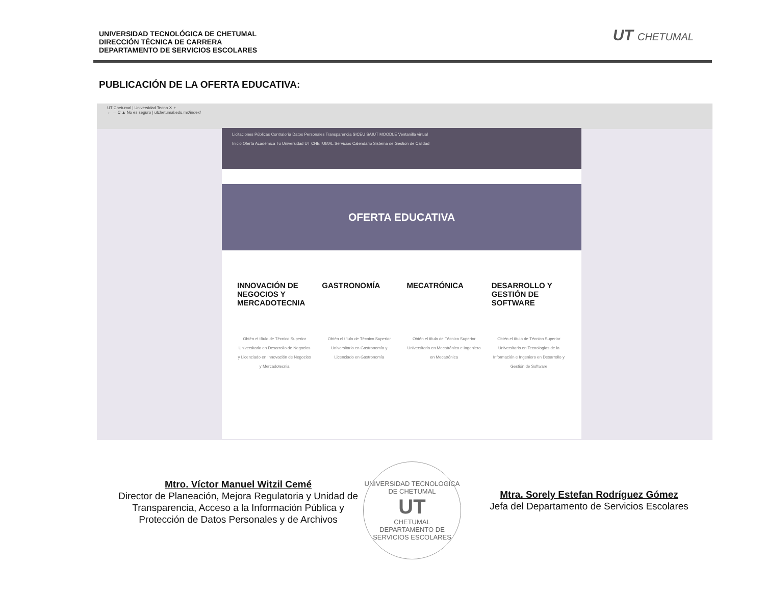UNIVERSIDAD TECNOLÓGICA DE CHETUMAL
DIRECCIÓN TÉCNICA DE CARRERA
DEPARTAMENTO DE SERVICIOS ESCOLARES
UT CHETUMAL
PUBLICACIÓN DE LA OFERTA EDUCATIVA:
UT Chetumal | Universidad Tecno ✕ +
← → C ▲ No es seguro | utchetumal.edu.mx/index/
Licitaciones Públicas Contraloría Datos Personales Transparencia SICEU SAIUT MOODLE Ventanilla virtual
Inicio Oferta Académica Tu Universidad UT CHETUMAL Servicios Calendario Sistema de Gestión de Calidad
OFERTA EDUCATIVA
INNOVACIÓN DE NEGOCIOS Y MERCADOTECNIA
Obtén el título de Técnico Superior Universitario en Desarrollo de Negocios y Licenciado en Innovación de Negocios y Mercadotecnia
GASTRONOMÍA
Obtén el título de Técnico Superior Universitario en Gastronomía y Licenciado en Gastronomía
MECATRÓNICA
Obtén el título de Técnico Superior Universitario en Mecatrónica e Ingeniero en Mecatrónica
DESARROLLO Y GESTIÓN DE SOFTWARE
Obtén el título de Técnico Superior Universitario en Tecnologías de la Información e Ingeniero en Desarrollo y Gestión de Software
Mtro. Víctor Manuel Witzil Cemé
Director de Planeación, Mejora Regulatoria y Unidad de Transparencia, Acceso a la Información Pública y Protección de Datos Personales y de Archivos
Mtra. Sorely Estefan Rodríguez Gómez
Jefa del Departamento de Servicios Escolares
UNIVERSIDAD TECNOLOGICA DE CHETUMAL
UT
CHETUMAL
DEPARTAMENTO DE SERVICIOS ESCOLARES